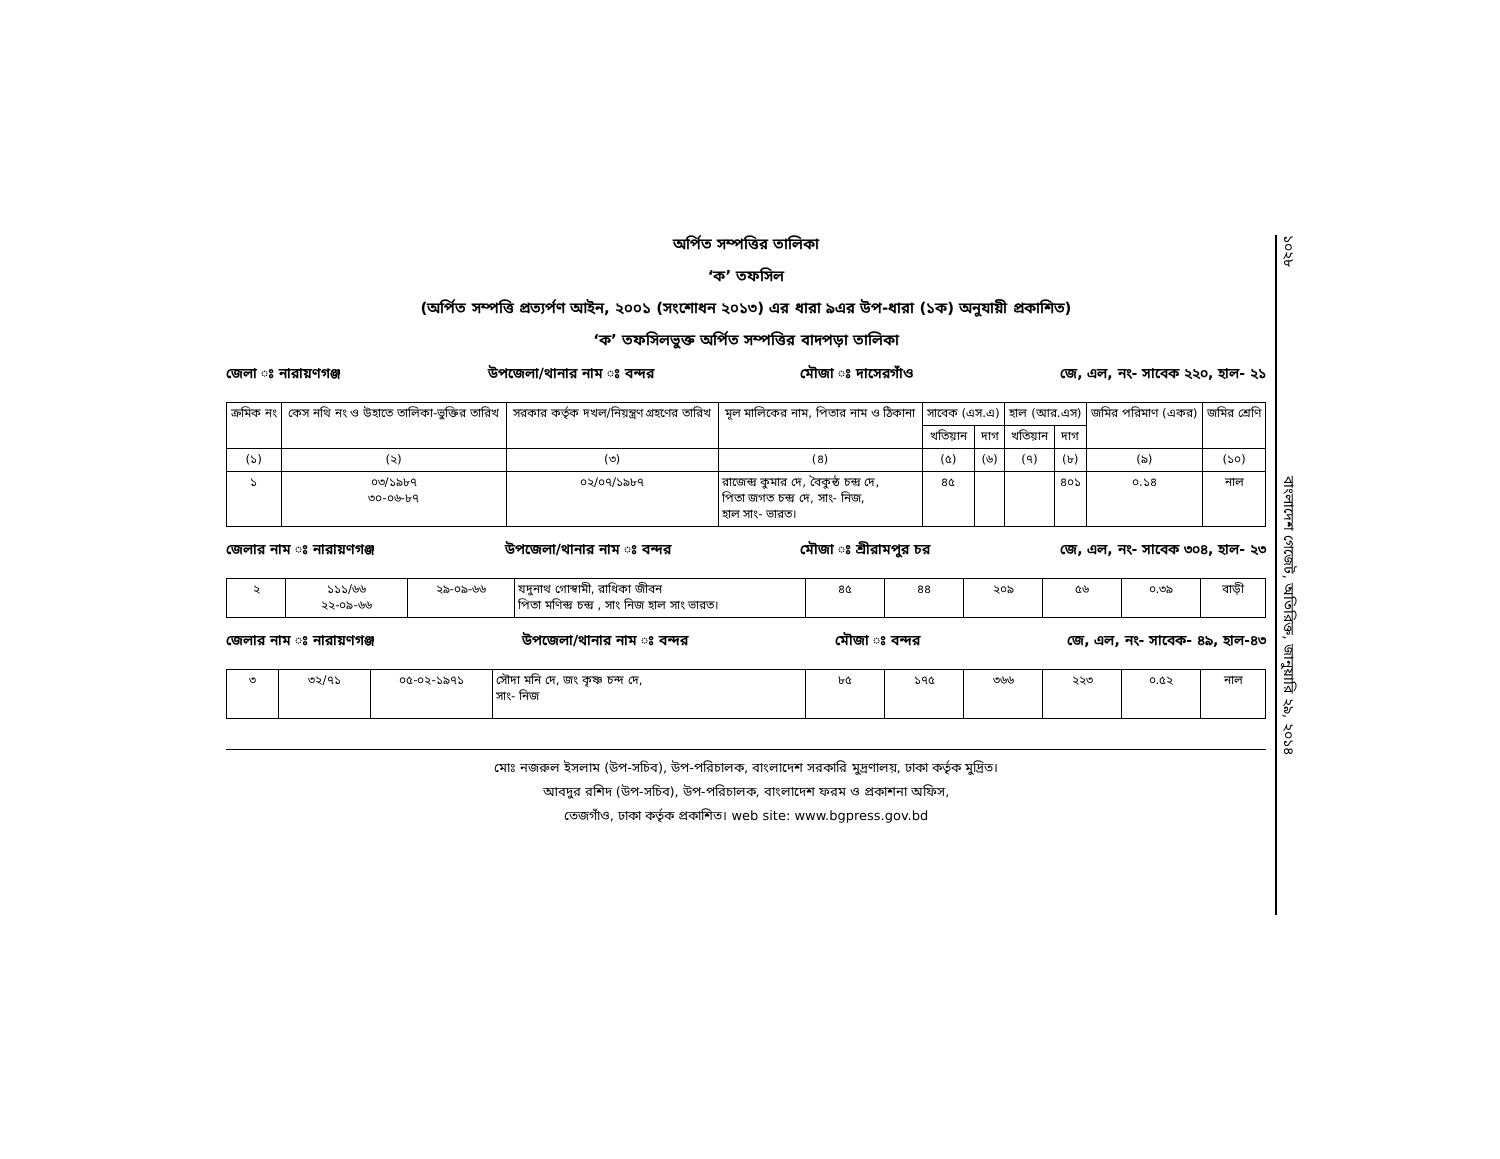অর্পিত সম্পত্তির তালিকা
‘ক’ তফসিল
(অর্পিত সম্পত্তি প্রত্যর্পণ আইন, ২০০১ (সংশোধন ২০১৩) এর ধারা ৯এর উপ-ধারা (১ক) অনুযায়ী প্রকাশিত)
‘ক’ তফসিলভুক্ত অর্পিত সম্পত্তির বাদপড়া তালিকা
জেলা ঃ নারায়ণগঞ্জ উপজেলা/থানার নাম ঃ বন্দর মৌজা ঃ দাসেরগাঁও জে, এল, নং- সাবেক ২২০, হাল- ২১
| ক্রমিক নং | কেস নথি নং ও উহাতে তালিকা-ভুক্তির তারিখ | সরকার কর্তৃক দখল/নিয়ন্ত্রণ গ্রহণের তারিখ | মূল মালিকের নাম, পিতার নাম ও ঠিকানা | সাবেক (এস.এ) | | হাল (আর.এস) | | জমির পরিমাণ (একর) | জমির শ্রেণি |
| --- | --- | --- | --- | --- | --- | --- | --- | --- | --- |
| | | | | খতিয়ান | দাগ | খতিয়ান | দাগ | | |
| (১) | (২) | (৩) | (৪) | (৫) | (৬) | (৭) | (৮) | (৯) | (১০) |
| ১ | ০৩/১৯৮৭ ৩০-০৬-৮৭ | ০২/০৭/১৯৮৭ | রাজেন্দ্র কুমার দে, বৈকুন্ঠ চন্দ্র দে, পিতা জগত চন্দ্র দে, সাং- নিজ, হাল সাং- ভারত। | ৪৫ | | | ৪০১ | ০.১৪ | নাল |
জেলার নাম ঃ নারায়ণগঞ্জ উপজেলা/থানার নাম ঃ বন্দর মৌজা ঃ শ্রীরামপুর চর জে, এল, নং- সাবেক ৩০৪, হাল- ২৩
| ২ | ১১১/৬৬ ২২-০৯-৬৬ | ২৯-০৯-৬৬ | যদুনাথ গোস্বামী, রাধিকা জীবন পিতা মণিন্দ্র চন্দ্র , সাং নিজ হাল সাং ভারত। | ৪৫ | ৪৪ | ২০৯ | ৫৬ | ০.৩৯ | বাড়ী |
জেলার নাম ঃ নারায়ণগঞ্জ উপজেলা/থানার নাম ঃ বন্দর মৌজা ঃ বন্দর জে, এল, নং- সাবেক- ৪৯, হাল-৪৩
| ৩ | ৩২/৭১ | ০৫-০২-১৯৭১ | সৌদা মনি দে, জং কৃষ্ণ চন্দ দে, সাং- নিজ | ৮৫ | ১৭৫ | ৩৬৬ | ২২৩ | ০.৫২ | নাল |
মোঃ নজরুল ইসলাম (উপ-সচিব), উপ-পরিচালক, বাংলাদেশ সরকারি মুদ্রণালয়, ঢাকা কর্তৃক মুদ্রিত।
আবদুর রশিদ (উপ-সচিব), উপ-পরিচালক, বাংলাদেশ ফরম ও প্রকাশনা অফিস,
তেজগাঁও, ঢাকা কর্তৃক প্রকাশিত। web site: www.bgpress.gov.bd
১০২৮ বাংলাদেশ গেজেট, অতিরিক্ত, জানুয়ারি ২৯, ২০১৪